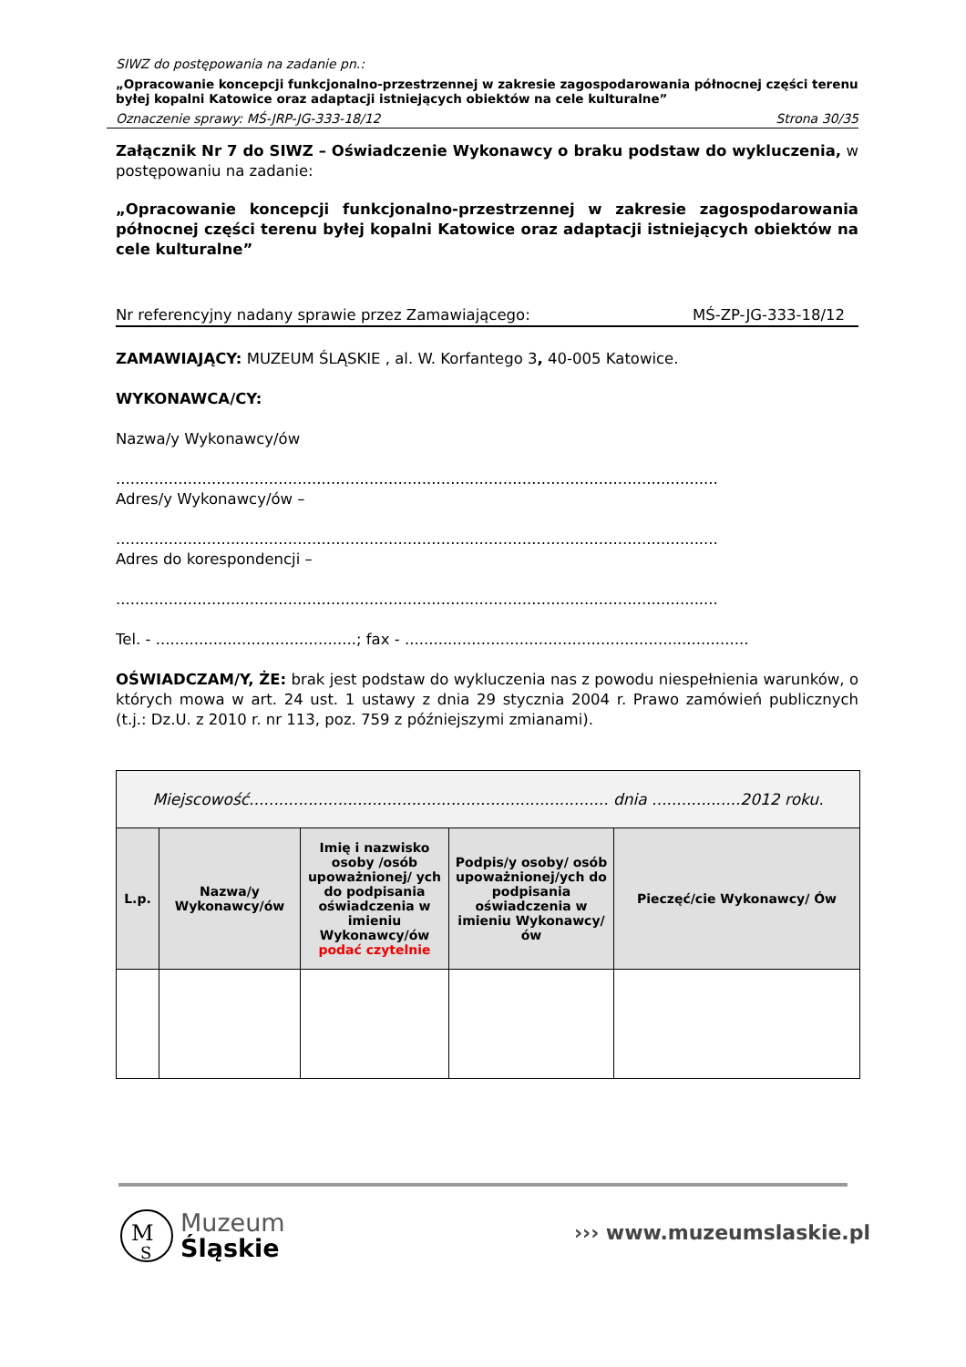SIWZ do postępowania na zadanie pn.:
„Opracowanie koncepcji funkcjonalno-przestrzennej w zakresie zagospodarowania północnej części terenu byłej kopalni Katowice oraz adaptacji istniejących obiektów na cele kulturalne”
Oznaczenie sprawy: MŚ-JRP-JG-333-18/12 Strona 30/35
Załącznik Nr 7 do SIWZ – Oświadczenie Wykonawcy o braku podstaw do wykluczenia, w postępowaniu na zadanie:
„Opracowanie koncepcji funkcjonalno-przestrzennej w zakresie zagospodarowania północnej części terenu byłej kopalni Katowice oraz adaptacji istniejących obiektów na cele kulturalne”
Nr referencyjny nadany sprawie przez Zamawiającego: MŚ-ZP-JG-333-18/12
ZAMAWIAJĄCY: MUZEUM ŚLĄSKIE , al. W. Korfantego 3, 40-005 Katowice.
WYKONAWCA/CY:
Nazwa/y Wykonawcy/ów
..............................................................................................................................
Adres/y Wykonawcy/ów –
..............................................................................................................................
Adres do korespondencji –
..............................................................................................................................
Tel. - ..........................................; fax - ........................................................................
OŚWIADCZAM/Y, ŻE: brak jest podstaw do wykluczenia nas z powodu niespełnienia warunków, o których mowa w art. 24 ust. 1 ustawy z dnia 29 stycznia 2004 r. Prawo zamówień publicznych (t.j.: Dz.U. z 2010 r. nr 113, poz. 759 z późniejszymi zmianami).
| Miejscowość......................................................................... dnia ..................2012 roku. | | | | |
| L.p. | Nazwa/y Wykonawcy/ów | Imię i nazwisko osoby /osób upoważnionej/ ych do podpisania oświadczenia w imieniu Wykonawcy/ów podać czytelnie | Podpis/y osoby/ osób upoważnionej/ych do podpisania oświadczenia w imieniu Wykonawcy/ów | Pieczęć/cie Wykonawcy/ Ów |
M
S
Muzeum
Śląskie
››› www.muzeumslaskie.pl